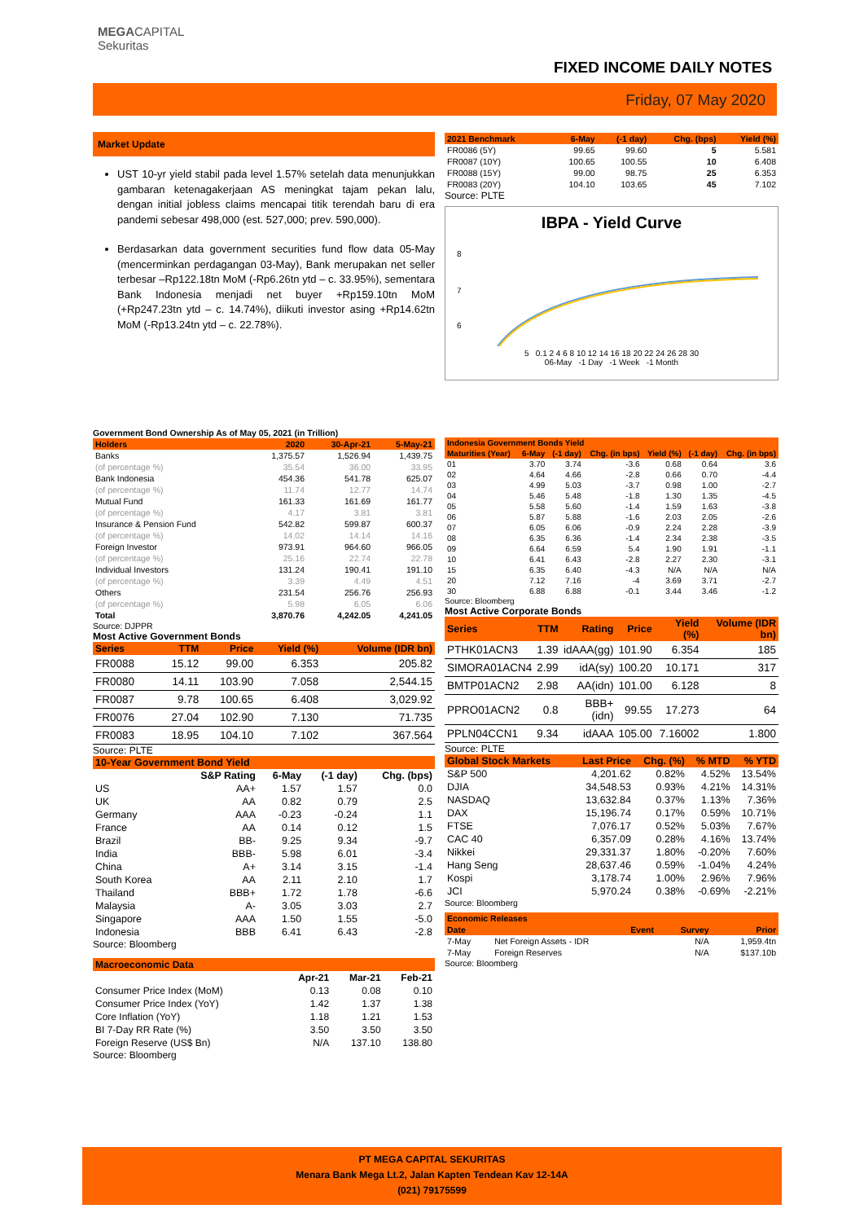MEGACAPITAL
Sekuritas
FIXED INCOME DAILY NOTES
Friday, 07 May 2020
Market Update
UST 10-yr yield stabil pada level 1.57% setelah data menunjukkan gambaran ketenagakerjaan AS meningkat tajam pekan lalu, dengan initial jobless claims mencapai titik terendah baru di era pandemi sebesar 498,000 (est. 527,000; prev. 590,000).
Berdasarkan data government securities fund flow data 05-May (mencerminkan perdagangan 03-May), Bank merupakan net seller terbesar –Rp122.18tn MoM (-Rp6.26tn ytd – c. 33.95%), sementara Bank Indonesia menjadi net buyer +Rp159.10tn MoM (+Rp247.23tn ytd – c. 14.74%), diikuti investor asing +Rp14.62tn MoM (-Rp13.24tn ytd – c. 22.78%).
| 2021 Benchmark | 6-May | (-1 day) | Chg. (bps) | Yield (%) |
| --- | --- | --- | --- | --- |
| FR0086 (5Y) | 99.65 | 99.60 | 5 | 5.581 |
| FR0087 (10Y) | 100.65 | 100.55 | 10 | 6.408 |
| FR0088 (15Y) | 99.00 | 98.75 | 25 | 6.353 |
| FR0083 (20Y) | 104.10 | 103.65 | 45 | 7.102 |
Source: PLTE
IBPA - Yield Curve
8
7
6
5 0.1 2 4 6 8 10 12 14 16 18 20 22 24 26 28 30
06-May -1 Day -1 Week -1 Month
Government Bond Ownership As of May 05, 2021 (in Trillion)
| Holders | 2020 | 30-Apr-21 | 5-May-21 |
| --- | --- | --- | --- |
| Banks | 1,375.57 | 1,526.94 | 1,439.75 |
| (of percentage %) | 35.54 | 36.00 | 33.95 |
| Bank Indonesia | 454.36 | 541.78 | 625.07 |
| (of percentage %) | 11.74 | 12.77 | 14.74 |
| Mutual Fund | 161.33 | 161.69 | 161.77 |
| (of percentage %) | 4.17 | 3.81 | 3.81 |
| Insurance & Pension Fund | 542.82 | 599.87 | 600.37 |
| (of percentage %) | 14.02 | 14.14 | 14.16 |
| Foreign Investor | 973.91 | 964.60 | 966.05 |
| (of percentage %) | 25.16 | 22.74 | 22.78 |
| Individual Investors | 131.24 | 190.41 | 191.10 |
| (of percentage %) | 3.39 | 4.49 | 4.51 |
| Others | 231.54 | 256.76 | 256.93 |
| (of percentage %) | 5.98 | 6.05 | 6.06 |
| Total | 3,870.76 | 4,242.05 | 4,241.05 |
Source: DJPPR
Most Active Government Bonds
| Series | TTM | Price | Yield (%) | Volume (IDR bn) |
| --- | --- | --- | --- | --- |
| FR0088 | 15.12 | 99.00 | 6.353 | 205.82 |
| FR0080 | 14.11 | 103.90 | 7.058 | 2,544.15 |
| FR0087 | 9.78 | 100.65 | 6.408 | 3,029.92 |
| FR0076 | 27.04 | 102.90 | 7.130 | 71.735 |
| FR0083 | 18.95 | 104.10 | 7.102 | 367.564 |
Source: PLTE
| 10-Year Government Bond Yield | | | | |
| --- | --- | --- | --- | --- |
| | S&P Rating | 6-May | (-1 day) | Chg. (bps) |
| US | AA+ | 1.57 | 1.57 | 0.0 |
| UK | AA | 0.82 | 0.79 | 2.5 |
| Germany | AAA | -0.23 | -0.24 | 1.1 |
| France | AA | 0.14 | 0.12 | 1.5 |
| Brazil | BB- | 9.25 | 9.34 | -9.7 |
| India | BBB- | 5.98 | 6.01 | -3.4 |
| China | A+ | 3.14 | 3.15 | -1.4 |
| South Korea | AA | 2.11 | 2.10 | 1.7 |
| Thailand | BBB+ | 1.72 | 1.78 | -6.6 |
| Malaysia | A- | 3.05 | 3.03 | 2.7 |
| Singapore | AAA | 1.50 | 1.55 | -5.0 |
| Indonesia | BBB | 6.41 | 6.43 | -2.8 |
Source: Bloomberg
| Macroeconomic Data | | | |
| --- | --- | --- | --- |
| | Apr-21 | Mar-21 | Feb-21 |
| Consumer Price Index (MoM) | 0.13 | 0.08 | 0.10 |
| Consumer Price Index (YoY) | 1.42 | 1.37 | 1.38 |
| Core Inflation (YoY) | 1.18 | 1.21 | 1.53 |
| BI 7-Day RR Rate (%) | 3.50 | 3.50 | 3.50 |
| Foreign Reserve (US$ Bn) | N/A | 137.10 | 138.80 |
Source: Bloomberg
| Indonesia Government Bonds Yield | | | | | | |
| --- | --- | --- | --- | --- | --- | --- |
| Maturities (Year) | 6-May | (-1 day) | Chg. (in bps) | Yield (%) | (-1 day) | Chg. (in bps) |
| 01 | 3.70 | 3.74 | -3.6 | 0.68 | 0.64 | 3.6 |
| 02 | 4.64 | 4.66 | -2.8 | 0.66 | 0.70 | -4.4 |
| 03 | 4.99 | 5.03 | -3.7 | 0.98 | 1.00 | -2.7 |
| 04 | 5.46 | 5.48 | -1.8 | 1.30 | 1.35 | -4.5 |
| 05 | 5.58 | 5.60 | -1.4 | 1.59 | 1.63 | -3.8 |
| 06 | 5.87 | 5.88 | -1.6 | 2.03 | 2.05 | -2.6 |
| 07 | 6.05 | 6.06 | -0.9 | 2.24 | 2.28 | -3.9 |
| 08 | 6.35 | 6.36 | -1.4 | 2.34 | 2.38 | -3.5 |
| 09 | 6.64 | 6.59 | 5.4 | 1.90 | 1.91 | -1.1 |
| 10 | 6.41 | 6.43 | -2.8 | 2.27 | 2.30 | -3.1 |
| 15 | 6.35 | 6.40 | -4.3 | N/A | N/A | N/A |
| 20 | 7.12 | 7.16 | -4 | 3.69 | 3.71 | -2.7 |
| 30 | 6.88 | 6.88 | -0.1 | 3.44 | 3.46 | -1.2 |
Source: Bloomberg
Most Active Corporate Bonds
| Series | TTM | Rating | Price | Yield (%) | Volume (IDR bn) |
| --- | --- | --- | --- | --- | --- |
| PTHK01ACN3 | 1.39 | idAAA(gg) | 101.90 | 6.354 | 185 |
| SIMORA01ACN4 | 2.99 | idA(sy) | 100.20 | 10.171 | 317 |
| BMTP01ACN2 | 2.98 | AA(idn) | 101.00 | 6.128 | 8 |
| PPRO01ACN2 | 0.8 | BBB+(idn) | 99.55 | 17.273 | 64 |
| PPLN04CCN1 | 9.34 | idAAA | 105.00 | 7.16002 | 1.800 |
Source: PLTE
| Global Stock Markets | Last Price | Chg. (%) | % MTD | % YTD |
| --- | --- | --- | --- | --- |
| S&P 500 | 4,201.62 | 0.82% | 4.52% | 13.54% |
| DJIA | 34,548.53 | 0.93% | 4.21% | 14.31% |
| NASDAQ | 13,632.84 | 0.37% | 1.13% | 7.36% |
| DAX | 15,196.74 | 0.17% | 0.59% | 10.71% |
| FTSE | 7,076.17 | 0.52% | 5.03% | 7.67% |
| CAC 40 | 6,357.09 | 0.28% | 4.16% | 13.74% |
| Nikkei | 29,331.37 | 1.80% | -0.20% | 7.60% |
| Hang Seng | 28,637.46 | 0.59% | -1.04% | 4.24% |
| Kospi | 3,178.74 | 1.00% | 2.96% | 7.96% |
| JCI | 5,970.24 | 0.38% | -0.69% | -2.21% |
Source: Bloomberg
| Economic Releases | | | |
| --- | --- | --- | --- |
| Date | Event | Survey | Prior |
| 7-May | Net Foreign Assets - IDR | N/A | 1,959.4tn |
| 7-May | Foreign Reserves | N/A | $137.10b |
Source: Bloomberg
PT MEGA CAPITAL SEKURITAS
Menara Bank Mega Lt.2, Jalan Kapten Tendean Kav 12-14A
(021) 79175599